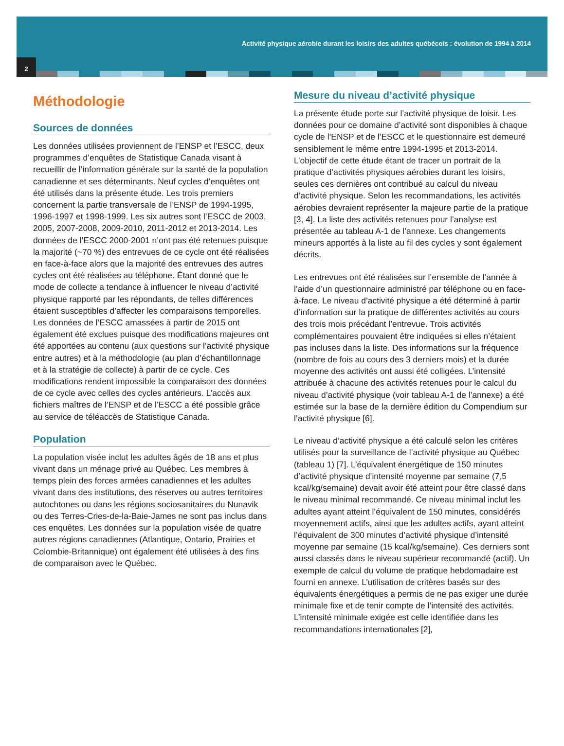Activité physique aérobie durant les loisirs des adultes québécois : évolution de 1994 à 2014
2
Méthodologie
Sources de données
Les données utilisées proviennent de l’ENSP et l’ESCC, deux programmes d’enquêtes de Statistique Canada visant à recueillir de l’information générale sur la santé de la population canadienne et ses déterminants. Neuf cycles d’enquêtes ont été utilisés dans la présente étude. Les trois premiers concernent la partie transversale de l’ENSP de 1994-1995, 1996-1997 et 1998-1999. Les six autres sont l’ESCC de 2003, 2005, 2007-2008, 2009-2010, 2011-2012 et 2013-2014. Les données de l’ESCC 2000-2001 n’ont pas été retenues puisque la majorité (~70 %) des entrevues de ce cycle ont été réalisées en face-à-face alors que la majorité des entrevues des autres cycles ont été réalisées au téléphone. Étant donné que le mode de collecte a tendance à influencer le niveau d’activité physique rapporté par les répondants, de telles différences étaient susceptibles d’affecter les comparaisons temporelles. Les données de l’ESCC amassées à partir de 2015 ont également été exclues puisque des modifications majeures ont été apportées au contenu (aux questions sur l’activité physique entre autres) et à la méthodologie (au plan d’échantillonnage et à la stratégie de collecte) à partir de ce cycle. Ces modifications rendent impossible la comparaison des données de ce cycle avec celles des cycles antérieurs. L’accès aux fichiers maîtres de l’ENSP et de l’ESCC a été possible grâce au service de téléaccès de Statistique Canada.
Population
La population visée inclut les adultes âgés de 18 ans et plus vivant dans un ménage privé au Québec. Les membres à temps plein des forces armées canadiennes et les adultes vivant dans des institutions, des réserves ou autres territoires autochtones ou dans les régions sociosanitaires du Nunavik ou des Terres-Cries-de-la-Baie-James ne sont pas inclus dans ces enquêtes. Les données sur la population visée de quatre autres régions canadiennes (Atlantique, Ontario, Prairies et Colombie-Britannique) ont également été utilisées à des fins de comparaison avec le Québec.
Mesure du niveau d’activité physique
La présente étude porte sur l’activité physique de loisir. Les données pour ce domaine d’activité sont disponibles à chaque cycle de l’ENSP et de l’ESCC et le questionnaire est demeuré sensiblement le même entre 1994-1995 et 2013-2014. L’objectif de cette étude étant de tracer un portrait de la pratique d’activités physiques aérobies durant les loisirs, seules ces dernières ont contribué au calcul du niveau d’activité physique. Selon les recommandations, les activités aérobies devraient représenter la majeure partie de la pratique [3, 4]. La liste des activités retenues pour l’analyse est présentée au tableau A-1 de l’annexe. Les changements mineurs apportés à la liste au fil des cycles y sont également décrits.
Les entrevues ont été réalisées sur l’ensemble de l’année à l’aide d’un questionnaire administré par téléphone ou en face-à-face. Le niveau d’activité physique a été déterminé à partir d’information sur la pratique de différentes activités au cours des trois mois précédant l’entrevue. Trois activités complémentaires pouvaient être indiquées si elles n’étaient pas incluses dans la liste. Des informations sur la fréquence (nombre de fois au cours des 3 derniers mois) et la durée moyenne des activités ont aussi été colligées. L’intensité attribuée à chacune des activités retenues pour le calcul du niveau d’activité physique (voir tableau A-1 de l’annexe) a été estimée sur la base de la dernière édition du Compendium sur l’activité physique [6].
Le niveau d’activité physique a été calculé selon les critères utilisés pour la surveillance de l’activité physique au Québec (tableau 1) [7]. L’équivalent énergétique de 150 minutes d’activité physique d’intensité moyenne par semaine (7,5 kcal/kg/semaine) devait avoir été atteint pour être classé dans le niveau minimal recommandé. Ce niveau minimal inclut les adultes ayant atteint l’équivalent de 150 minutes, considérés moyennement actifs, ainsi que les adultes actifs, ayant atteint l’équivalent de 300 minutes d’activité physique d’intensité moyenne par semaine (15 kcal/kg/semaine). Ces derniers sont aussi classés dans le niveau supérieur recommandé (actif). Un exemple de calcul du volume de pratique hebdomadaire est fourni en annexe. L’utilisation de critères basés sur des équivalents énergétiques a permis de ne pas exiger une durée minimale fixe et de tenir compte de l’intensité des activités. L’intensité minimale exigée est celle identifiée dans les recommandations internationales [2],